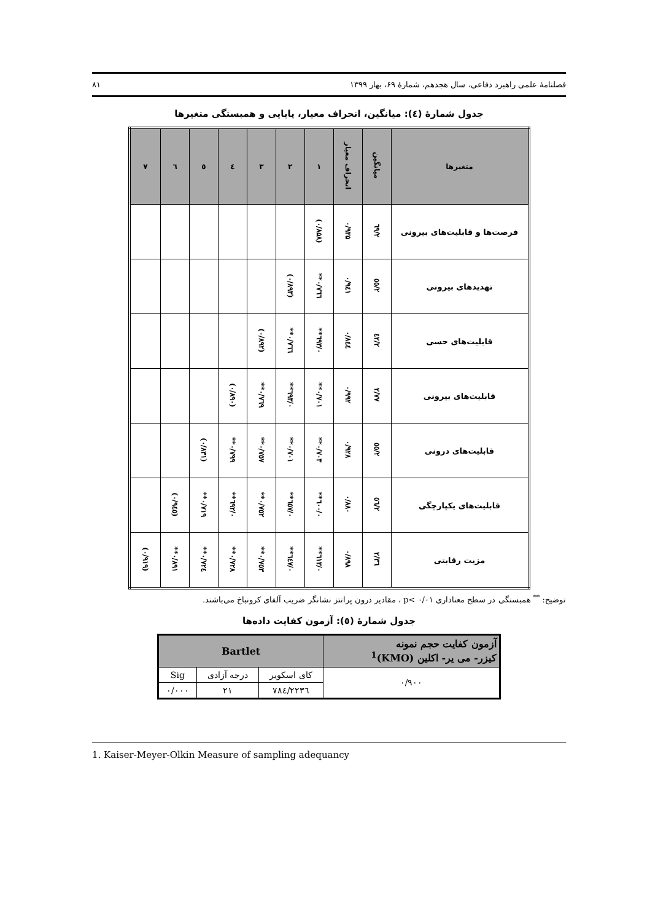فصلنامهٔ علمی راهبرد دفاعی، سال هجدهم، شمارهٔ ۶۹، بهار ۱۳۹۹ ۸۱
جدول شمارهٔ (٤): میانگین، انحراف معیار، پایایی و همبستگی متغیرها
| متغیرها | میانگین | انحراف معیار | ۱ | ۲ | ۳ | ٤ | ٥ | ٦ | ۷ |
| --- | --- | --- | --- | --- | --- | --- | --- | --- | --- |
| فرصت‌ها و قابلیت‌های بیرونی | ۲/٦۹ | ۰/۹۳۵ | (۰/۸۵۸) | | | | | | |
| تهدیدهای بیرونی | ۲/٥٥ | ۰/۹٤۱ | ۰/۷٦٦** | (۰/۸۹۳) | | | | | |
| قابلیت‌های حسی | ۲/٤۲ | ۰/۸٤٤ | ۰/٦۹۳** | ۰/۷٦٦** | (۰/۸۹۲) | | | | |
| قابلیت‌های بیرونی | ۲/۷۷ | ۰/۹۹۲ | ۰/۷۰۱** | ۰/٦۹۳** | ۰/۷٦۹** | (۰/۸۹۰) | | | |
| قابلیت‌های درونی | ۲/٥٥ | ۰/۹۲۸ | ۰/۷۰۳** | ۰/۷۰۱** | ۰/۷٥۷** | ۰/۷۹۹** | (۰/۸۳۱) | | |
| قابلیت‌های یکپارچگی | ۲/٥٦ | ۰/۸۸۰ | ۰/٦۰۰** | ۰/٦٥۷** | ۰/۷٥۲** | ۰/٦۹۲** | ۰/۷۱۹** | (۰/۹٤٥) | |
| مزیت رقابتی | ۲/۳٦ | ۰/۸۹۸ | ۰/٦۱۳** | ۰/٦٤۷** | ۰/۷٥۳** | ۰/۷۲۸** | ۰/۷۲٤** | ۰/۸۹۱** | (۰/۹۱۹) |
توضیح: <sup>**</sup> همبستگی در سطح معناداری p< ۰/۰۱ ، مقادیر درون پرانتز نشانگر ضریب آلفای کرونباخ می‌باشند.
جدول شمارهٔ (٥): آزمون کفایت داده‌ها
| آزمون کفایت حجم نمونه کیزر- می یر- اکلین (KMO)<sup>1</sup> | Bartlet | | |
| --- | --- | --- | --- |
| ۰/۹۰۰ | کای اسکویر | درجه آزادی | Sig |
| | ۲۲۳٦/۷۸٤ | ۲۱ | ۰/۰۰۰ |
1. Kaiser-Meyer-Olkin Measure of sampling adequancy